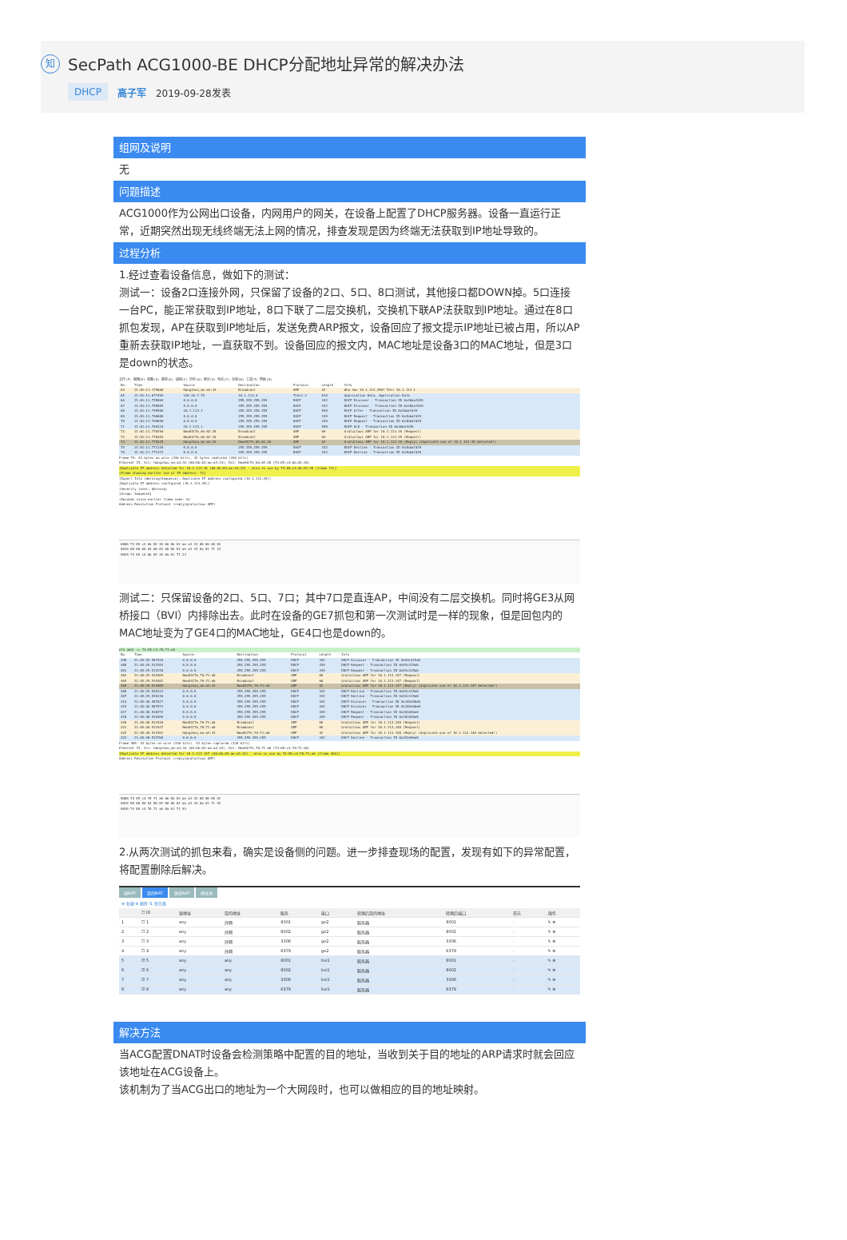知 SecPath ACG1000-BE DHCP分配地址异常的解决办法
DHCP 高子军 2019-09-28发表
组网及说明
无
问题描述
ACG1000作为公网出口设备，内网用户的网关，在设备上配置了DHCP服务器。设备一直运行正常，近期突然出现无线终端无法上网的情况，排查发现是因为终端无法获取到IP地址导致的。
过程分析
1.经过查看设备信息，做如下的测试：
测试一：设备2口连接外网，只保留了设备的2口、5口、8口测试，其他接口都DOWN掉。5口连接一台PC，能正常获取到IP地址，8口下联了二层交换机，交换机下联AP法获取到IP地址。通过在8口抓包发现，AP在获取到IP地址后，发送免费ARP报文，设备回应了报文提示IP地址已被占用，所以AP重新去获取IP地址，一直获取不到。设备回应的报文内，MAC地址是设备3口的MAC地址，但是3口是down的状态。
文件(F) 编辑(E) 视图(V) 跳转(G) 捕获(C) 分析(A) 统计(S) 电话(Y) 无线(W) 工具(T) 帮助(H)
| No. | Time | Source | Destination | Protocol | Length | Info |
| --- | --- | --- | --- | --- | --- | --- |
| 64 | 21:01:11.179660 | Hangzhou_ae:a3:33 | Broadcast | ARP | 42 | Who has 10.1.113.250? Tell 10.1.113.1 |
| 65 | 21:01:11.677499 | 120.26.7.79 | 10.1.113.6 | TLSv1.2 | 816 | Application Data, Application Data |
| 66 | 21:01:11.755069 | 0.0.0.0 | 255.255.255.255 | DHCP | 342 | DHCP Discover - Transaction ID 0x3bbafd39 |
| 67 | 21:01:11.755099 | 0.0.0.0 | 255.255.255.255 | DHCP | 342 | DHCP Discover - Transaction ID 0x3bbafd39 |
| 68 | 21:01:11.759500 | 10.1.113.1 | 255.255.255.255 | DHCP | 590 | DHCP Offer - Transaction ID 0x3bbafd39 |
| 69 | 21:01:11.760606 | 0.0.0.0 | 255.255.255.255 | DHCP | 349 | DHCP Request - Transaction ID 0x3bbafd39 |
| 70 | 21:01:11.760690 | 0.0.0.0 | 255.255.255.255 | DHCP | 349 | DHCP Request - Transaction ID 0x3bbafd39 |
| 71 | 21:01:11.769316 | 10.1.113.1 | 255.255.255.255 | DHCP | 590 | DHCP ACK - Transaction ID 0x3bbafd39 |
| 72 | 21:01:11.770290 | NewH3CTe_6b:02:20 | Broadcast | ARP | 60 | Gratuitous ARP for 10.1.113.35 (Request) |
| 73 | 21:01:11.770303 | NewH3CTe_6b:02:20 | Broadcast | ARP | 60 | Gratuitous ARP for 10.1.113.35 (Request) |
| 74 | 21:01:11.770325 | Hangzhou_ae:a3:33 | NewH3CTe_6b:02:20 | ARP | 42 | Gratuitous ARP for 10.1.113.35 (Reply) (duplicate use of 10.1.113.35 detected!) |
| 75 | 21:01:11.771145 | 0.0.0.0 | 255.255.255.255 | DHCP | 342 | DHCP Decline - Transaction ID 0x3bbafd39 |
| 76 | 21:01:11.771172 | 0.0.0.0 | 255.255.255.255 | DHCP | 342 | DHCP Decline - Transaction ID 0x3bbafd39 |
Frame 74: 42 bytes on wire (336 bits), 42 bytes captured (336 bits)
Ethernet II, Src: Hangzhou_ae:a3:33 (60:0b:03:ae:a3:33), Dst: NewH3CTe_6b:02:20 (74:85:c4:6b:02:20)
[Duplicate IP address detected for 10.1.113.35 (60:0b:03:ae:a3:33) - also in use by 74:85:c4:6b:02:20 (frame 73)]
[Frame showing earlier use of IP address: 73]
[Expert Info (Warning/Sequence): Duplicate IP address configured (10.1.113.35)]
[Duplicate IP address configured (10.1.113.35)]
[Severity level: Warning]
[Group: Sequence]
[Seconds since earlier frame seen: 0]
Address Resolution Protocol (reply/gratuitous ARP)
0000 74 85 c4 6b 02 20 60 0b 03 ae a3 33 08 06 00 01
0010 08 00 06 04 00 02 60 0b 03 ae a3 33 0a 01 71 23
0020 74 85 c4 6b 02 20 0a 01 71 23
测试二：只保留设备的2口、5口、7口；其中7口是直连AP，中间没有二层交换机。同时将GE3从网桥接口（BVI）内排除出去。此时在设备的GE7抓包和第一次测试时是一样的现象，但是回包内的MAC地址变为了GE4口的MAC地址，GE4口也是down的。
eth.addr == 74:85:C4:70:71:a0
| No. | Time | Source | Destination | Protocol | Length | Info |
| --- | --- | --- | --- | --- | --- | --- |
| 398 | 21:48:29.507410 | 0.0.0.0 | 255.255.255.255 | DHCP | 342 | DHCP Discover - Transaction ID 0x93c415a0 |
| 400 | 21:48:29.512202 | 0.0.0.0 | 255.255.255.255 | DHCP | 349 | DHCP Request - Transaction ID 0x93c415a0 |
| 401 | 21:48:29.512238 | 0.0.0.0 | 255.255.255.255 | DHCP | 349 | DHCP Request - Transaction ID 0x93c415a0 |
| 403 | 21:48:29.519369 | NewH3CTe_70:71:a0 | Broadcast | ARP | 60 | Gratuitous ARP for 10.1.113.147 (Request) |
| 404 | 21:48:29.519382 | NewH3CTe_70:71:a0 | Broadcast | ARP | 60 | Gratuitous ARP for 10.1.113.147 (Request) |
| 405 | 21:48:29.519405 | Hangzhou_ae:a3:34 | NewH3CTe_70:71:a0 | ARP | 42 | Gratuitous ARP for 10.1.113.147 (Reply) (duplicate use of 10.1.113.147 detected!) |
| 406 | 21:48:29.520112 | 0.0.0.0 | 255.255.255.255 | DHCP | 342 | DHCP Decline - Transaction ID 0x93c415a0 |
| 407 | 21:48:29.520136 | 0.0.0.0 | 255.255.255.255 | DHCP | 342 | DHCP Decline - Transaction ID 0x93c415a0 |
| 414 | 21:48:40.507527 | 0.0.0.0 | 255.255.255.255 | DHCP | 342 | DHCP Discover - Transaction ID 0x182a9be8 |
| 415 | 21:48:40.507572 | 0.0.0.0 | 255.255.255.255 | DHCP | 342 | DHCP Discover - Transaction ID 0x182a9be8 |
| 417 | 21:48:40.510272 | 0.0.0.0 | 255.255.255.255 | DHCP | 349 | DHCP Request - Transaction ID 0x182a9be8 |
| 418 | 21:48:40.510305 | 0.0.0.0 | 255.255.255.255 | DHCP | 349 | DHCP Request - Transaction ID 0x182a9be8 |
| 420 | 21:48:40.511930 | NewH3CTe_70:71:a0 | Broadcast | ARP | 60 | Gratuitous ARP for 10.1.113.148 (Request) |
| 421 | 21:48:40.511937 | NewH3CTe_70:71:a0 | Broadcast | ARP | 60 | Gratuitous ARP for 10.1.113.148 (Request) |
| 422 | 21:48:40.511952 | Hangzhou_ae:a3:34 | NewH3CTe_70:71:a0 | ARP | 42 | Gratuitous ARP for 10.1.113.148 (Reply) (duplicate use of 10.1.113.148 detected!) |
| 423 | 21:48:40.512780 | 0.0.0.0 | 255.255.255.255 | DHCP | 342 | DHCP Decline - Transaction ID 0x182a9be8 |
Frame 405: 42 bytes on wire (336 bits), 42 bytes captured (336 bits)
Ethernet II, Src: Hangzhou_ae:a3:34 (60:0b:03:ae:a3:34), Dst: NewH3CTe_70:71:a0 (74:85:c4:70:71:a0)
[Duplicate IP address detected for 10.1.113.147 (60:0b:03:ae:a3:34) - also in use by 74:85:c4:70:71:a0 (frame 404)]
Address Resolution Protocol (reply/gratuitous ARP)
0000 74 85 c4 70 71 a0 60 0b 03 ae a3 34 08 06 00 01
0010 08 00 06 04 00 02 60 0b 03 ae a3 34 0a 01 71 93
0020 74 85 c4 70 71 a0 0a 01 71 93
2.从两次测试的抓包来看，确实是设备侧的问题。进一步排查现场的配置，发现有如下的异常配置，将配置删除后解决。
源NAT 目的NAT 静态NAT 地址池
⊕ 新建 ⊗ 删除 ⇅ 优先级
| | ☐ ID | 源地址 | 目的地址 | 服务 | 接口 | 转换后目的地址 | 转换后端口 | 日志 | 操作 |
| --- | --- | --- | --- | --- | --- | --- | --- | --- | --- |
| 1 | ☐ 1 | any | 外网 | 8001 | ge2 | 服务器 | 8001 | - | ✎ ⊗ |
| 2 | ☐ 2 | any | 外网 | 8002 | ge2 | 服务器 | 8002 | - | ✎ ⊗ |
| 3 | ☐ 3 | any | 外网 | 3306 | ge2 | 服务器 | 3306 | - | ✎ ⊗ |
| 4 | ☐ 4 | any | 外网 | 6379 | ge2 | 服务器 | 6379 | - | ✎ ⊗ |
| 5 | ☑ 5 | any | any | 8001 | bvi1 | 服务器 | 8001 | - | ✎ ⊗ |
| 6 | ☑ 6 | any | any | 8002 | bvi1 | 服务器 | 8002 | - | ✎ ⊗ |
| 7 | ☑ 7 | any | any | 3306 | bvi1 | 服务器 | 3306 | - | ✎ ⊗ |
| 8 | ☑ 8 | any | any | 6379 | bvi1 | 服务器 | 6379 | - | ✎ ⊗ |
解决方法
当ACG配置DNAT时设备会检测策略中配置的目的地址，当收到关于目的地址的ARP请求时就会回应该地址在ACG设备上。
该机制为了当ACG出口的地址为一个大网段时，也可以做相应的目的地址映射。